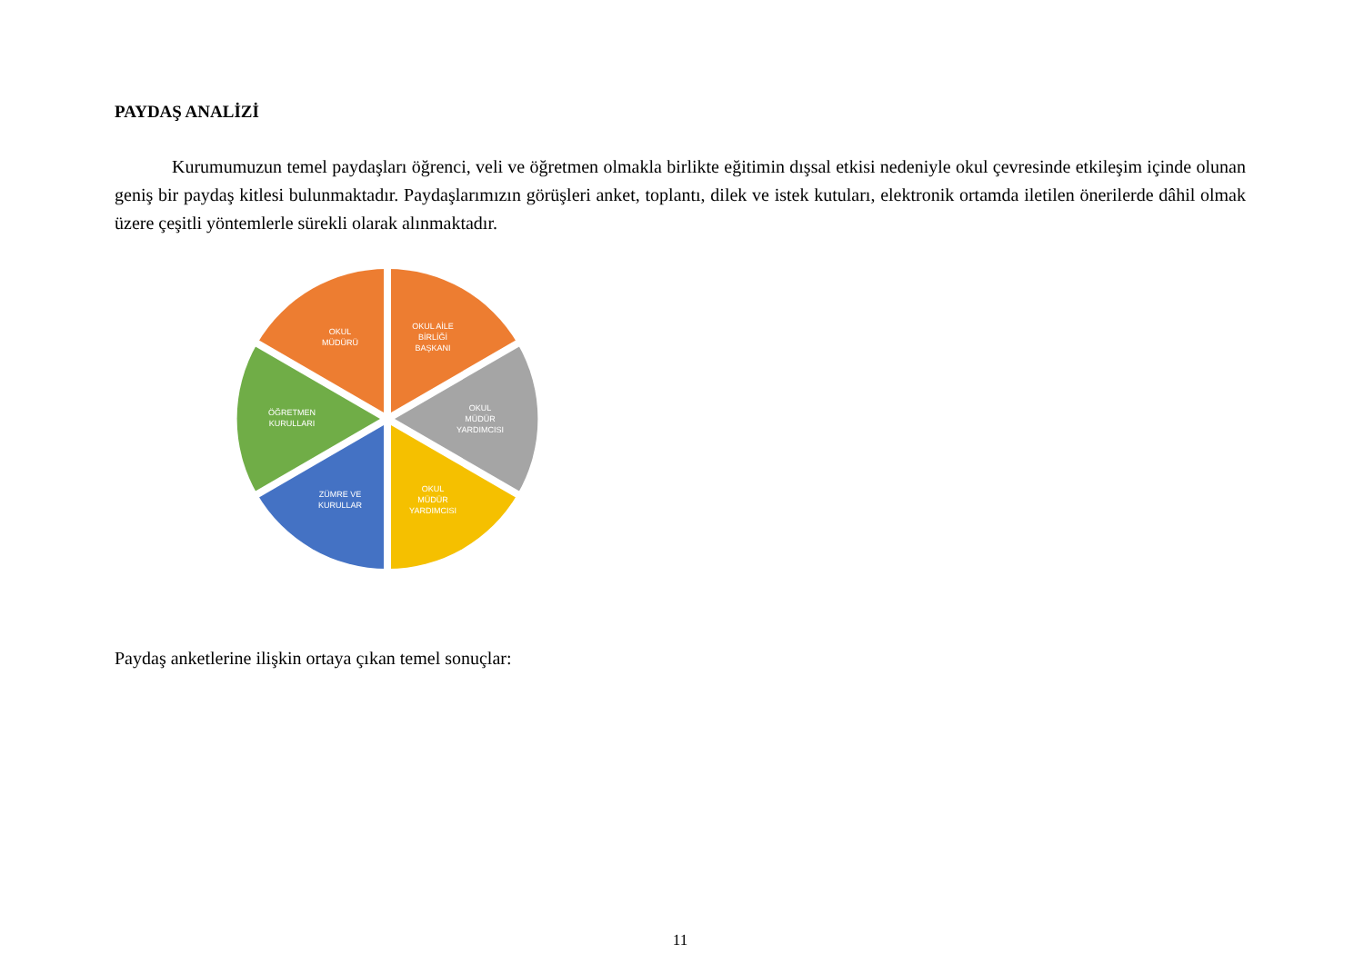PAYDAŞ ANALİZİ
Kurumumuzun temel paydaşları öğrenci, veli ve öğretmen olmakla birlikte eğitimin dışsal etkisi nedeniyle okul çevresinde etkileşim içinde olunan geniş bir paydaş kitlesi bulunmaktadır. Paydaşlarımızın görüşleri anket, toplantı, dilek ve istek kutuları, elektronik ortamda iletilen önerilerde dâhil olmak üzere çeşitli yöntemlerle sürekli olarak alınmaktadır.
OKUL
MÜDÜRÜ
OKUL AİLE
BİRLİĞİ
BAŞKANI
OKUL
MÜDÜR
YARDIMCISI
OKUL
MÜDÜR
YARDIMCISI
ZÜMRE VE
KURULLAR
ÖĞRETMEN
KURULLARI
Paydaş anketlerine ilişkin ortaya çıkan temel sonuçlar:
11